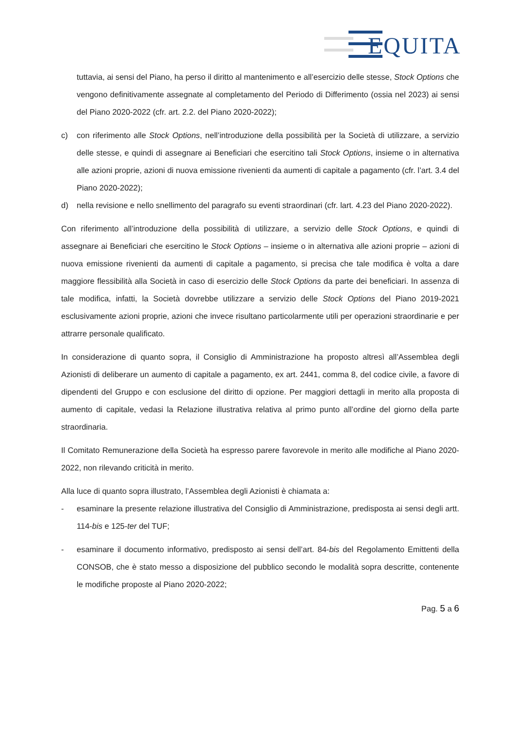EQUITA
tuttavia, ai sensi del Piano, ha perso il diritto al mantenimento e all’esercizio delle stesse, Stock Options che vengono definitivamente assegnate al completamento del Periodo di Differimento (ossia nel 2023) ai sensi del Piano 2020-2022 (cfr. art. 2.2. del Piano 2020-2022);
c) con riferimento alle Stock Options, nell’introduzione della possibilità per la Società di utilizzare, a servizio delle stesse, e quindi di assegnare ai Beneficiari che esercitino tali Stock Options, insieme o in alternativa alle azioni proprie, azioni di nuova emissione rivenienti da aumenti di capitale a pagamento (cfr. l’art. 3.4 del Piano 2020-2022);
d) nella revisione e nello snellimento del paragrafo su eventi straordinari (cfr. lart. 4.23 del Piano 2020-2022).
Con riferimento all’introduzione della possibilità di utilizzare, a servizio delle Stock Options, e quindi di assegnare ai Beneficiari che esercitino le Stock Options – insieme o in alternativa alle azioni proprie – azioni di nuova emissione rivenienti da aumenti di capitale a pagamento, si precisa che tale modifica è volta a dare maggiore flessibilità alla Società in caso di esercizio delle Stock Options da parte dei beneficiari. In assenza di tale modifica, infatti, la Società dovrebbe utilizzare a servizio delle Stock Options del Piano 2019-2021 esclusivamente azioni proprie, azioni che invece risultano particolarmente utili per operazioni straordinarie e per attrarre personale qualificato.
In considerazione di quanto sopra, il Consiglio di Amministrazione ha proposto altresì all’Assemblea degli Azionisti di deliberare un aumento di capitale a pagamento, ex art. 2441, comma 8, del codice civile, a favore di dipendenti del Gruppo e con esclusione del diritto di opzione. Per maggiori dettagli in merito alla proposta di aumento di capitale, vedasi la Relazione illustrativa relativa al primo punto all’ordine del giorno della parte straordinaria.
Il Comitato Remunerazione della Società ha espresso parere favorevole in merito alle modifiche al Piano 2020-2022, non rilevando criticità in merito.
Alla luce di quanto sopra illustrato, l’Assemblea degli Azionisti è chiamata a:
- esaminare la presente relazione illustrativa del Consiglio di Amministrazione, predisposta ai sensi degli artt. 114-bis e 125-ter del TUF;
- esaminare il documento informativo, predisposto ai sensi dell’art. 84-bis del Regolamento Emittenti della CONSOB, che è stato messo a disposizione del pubblico secondo le modalità sopra descritte, contenente le modifiche proposte al Piano 2020-2022;
Pag. 5 a 6